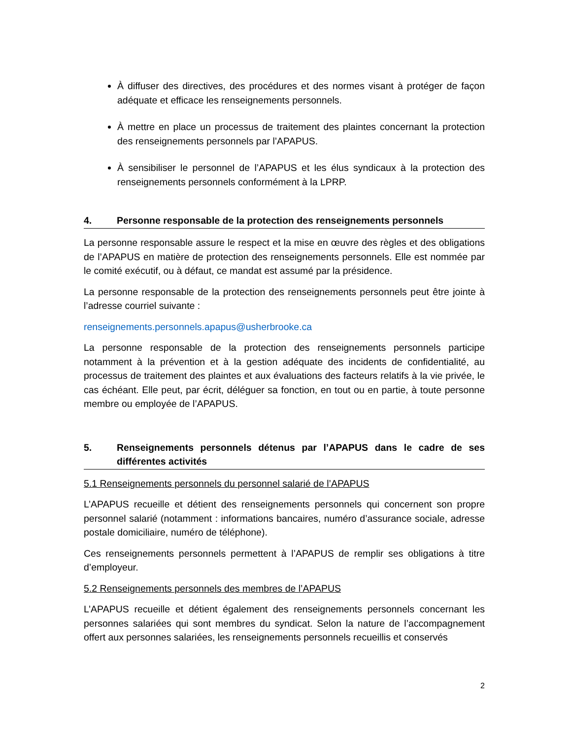À diffuser des directives, des procédures et des normes visant à protéger de façon adéquate et efficace les renseignements personnels.
À mettre en place un processus de traitement des plaintes concernant la protection des renseignements personnels par l’APAPUS.
À sensibiliser le personnel de l’APAPUS et les élus syndicaux à la protection des renseignements personnels conformément à la LPRP.
4. Personne responsable de la protection des renseignements personnels
La personne responsable assure le respect et la mise en œuvre des règles et des obligations de l’APAPUS en matière de protection des renseignements personnels. Elle est nommée par le comité exécutif, ou à défaut, ce mandat est assumé par la présidence.
La personne responsable de la protection des renseignements personnels peut être jointe à l’adresse courriel suivante :
renseignements.personnels.apapus@usherbrooke.ca
La personne responsable de la protection des renseignements personnels participe notamment à la prévention et à la gestion adéquate des incidents de confidentialité, au processus de traitement des plaintes et aux évaluations des facteurs relatifs à la vie privée, le cas échéant. Elle peut, par écrit, déléguer sa fonction, en tout ou en partie, à toute personne membre ou employée de l’APAPUS.
5. Renseignements personnels détenus par l’APAPUS dans le cadre de ses différentes activités
5.1 Renseignements personnels du personnel salarié de l’APAPUS
L’APAPUS recueille et détient des renseignements personnels qui concernent son propre personnel salarié (notamment : informations bancaires, numéro d’assurance sociale, adresse postale domiciliaire, numéro de téléphone).
Ces renseignements personnels permettent à l’APAPUS de remplir ses obligations à titre d’employeur.
5.2 Renseignements personnels des membres de l’APAPUS
L’APAPUS recueille et détient également des renseignements personnels concernant les personnes salariées qui sont membres du syndicat. Selon la nature de l’accompagnement offert aux personnes salariées, les renseignements personnels recueillis et conservés
2